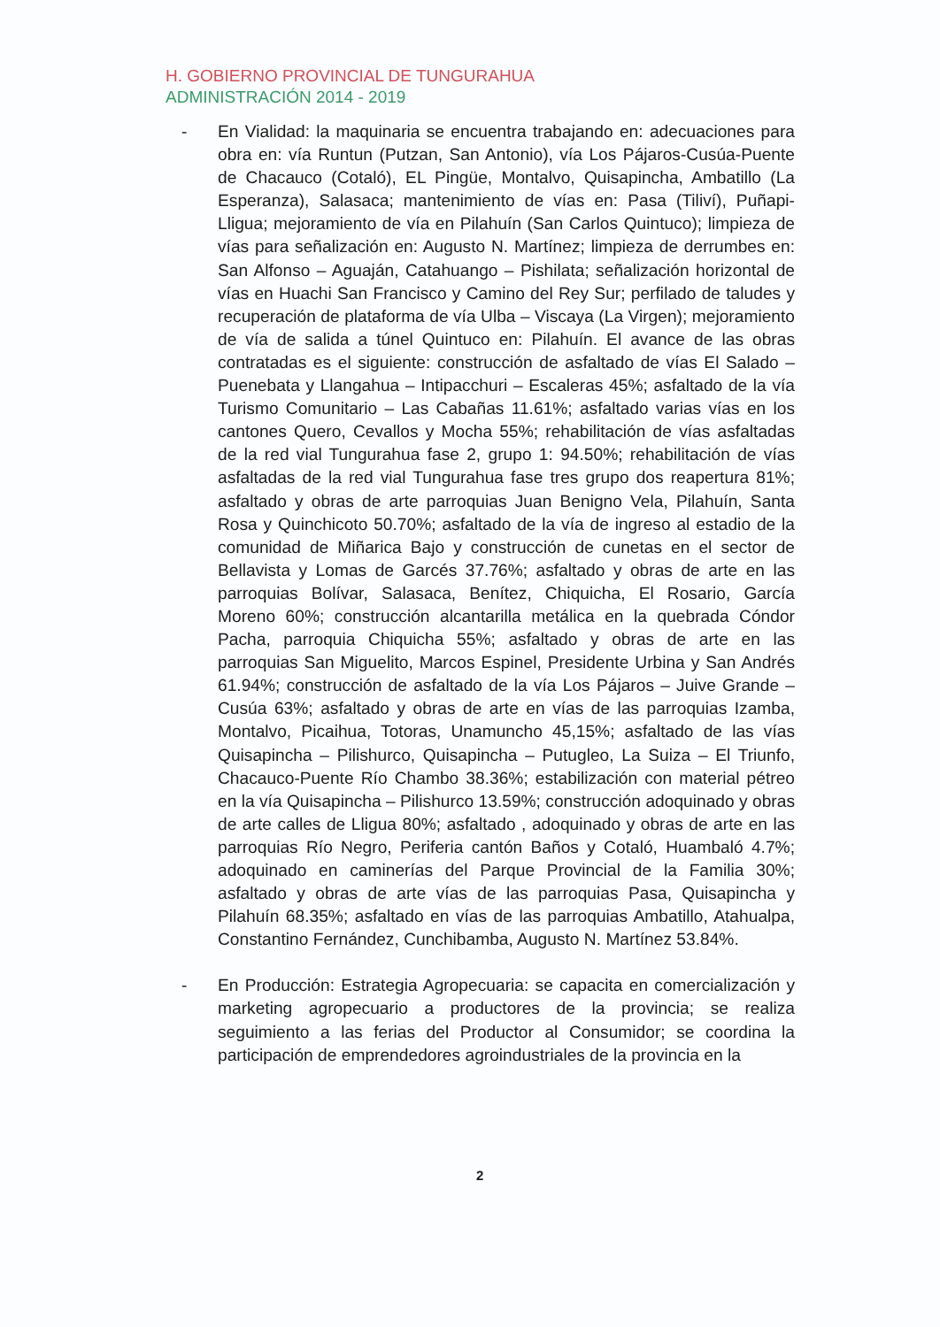H. GOBIERNO PROVINCIAL DE TUNGURAHUA
ADMINISTRACIÓN 2014 - 2019
- En Vialidad: la maquinaria se encuentra trabajando en: adecuaciones para obra en: vía Runtun (Putzan, San Antonio), vía Los Pájaros-Cusúa-Puente de Chacauco (Cotaló), EL Pingüe, Montalvo, Quisapincha, Ambatillo (La Esperanza), Salasaca; mantenimiento de vías en: Pasa (Tiliví), Puñapi- Lligua; mejoramiento de vía en Pilahuín (San Carlos Quintuco); limpieza de vías para señalización en: Augusto N. Martínez; limpieza de derrumbes en: San Alfonso – Aguaján, Catahuango – Pishilata; señalización horizontal de vías en Huachi San Francisco y Camino del Rey Sur; perfilado de taludes y recuperación de plataforma de vía Ulba – Viscaya (La Virgen); mejoramiento de vía de salida a túnel Quintuco en: Pilahuín. El avance de las obras contratadas es el siguiente: construcción de asfaltado de vías El Salado – Puenebata y Llangahua – Intipacchuri – Escaleras 45%; asfaltado de la vía Turismo Comunitario – Las Cabañas 11.61%; asfaltado varias vías en los cantones Quero, Cevallos y Mocha 55%; rehabilitación de vías asfaltadas de la red vial Tungurahua fase 2, grupo 1: 94.50%; rehabilitación de vías asfaltadas de la red vial Tungurahua fase tres grupo dos reapertura 81%; asfaltado y obras de arte parroquias Juan Benigno Vela, Pilahuín, Santa Rosa y Quinchicoto 50.70%; asfaltado de la vía de ingreso al estadio de la comunidad de Miñarica Bajo y construcción de cunetas en el sector de Bellavista y Lomas de Garcés 37.76%; asfaltado y obras de arte en las parroquias Bolívar, Salasaca, Benítez, Chiquicha, El Rosario, García Moreno 60%; construcción alcantarilla metálica en la quebrada Cóndor Pacha, parroquia Chiquicha 55%; asfaltado y obras de arte en las parroquias San Miguelito, Marcos Espinel, Presidente Urbina y San Andrés 61.94%; construcción de asfaltado de la vía Los Pájaros – Juive Grande – Cusúa 63%; asfaltado y obras de arte en vías de las parroquias Izamba, Montalvo, Picaihua, Totoras, Unamuncho 45,15%; asfaltado de las vías Quisapincha – Pilishurco, Quisapincha – Putugleo, La Suiza – El Triunfo, Chacauco-Puente Río Chambo 38.36%; estabilización con material pétreo en la vía Quisapincha – Pilishurco 13.59%; construcción adoquinado y obras de arte calles de Lligua 80%; asfaltado , adoquinado y obras de arte en las parroquias Río Negro, Periferia cantón Baños y Cotaló, Huambaló 4.7%; adoquinado en caminerías del Parque Provincial de la Familia 30%; asfaltado y obras de arte vías de las parroquias Pasa, Quisapincha y Pilahuín 68.35%; asfaltado en vías de las parroquias Ambatillo, Atahualpa, Constantino Fernández, Cunchibamba, Augusto N. Martínez 53.84%.
- En Producción: Estrategia Agropecuaria: se capacita en comercialización y marketing agropecuario a productores de la provincia; se realiza seguimiento a las ferias del Productor al Consumidor; se coordina la participación de emprendedores agroindustriales de la provincia en la
2